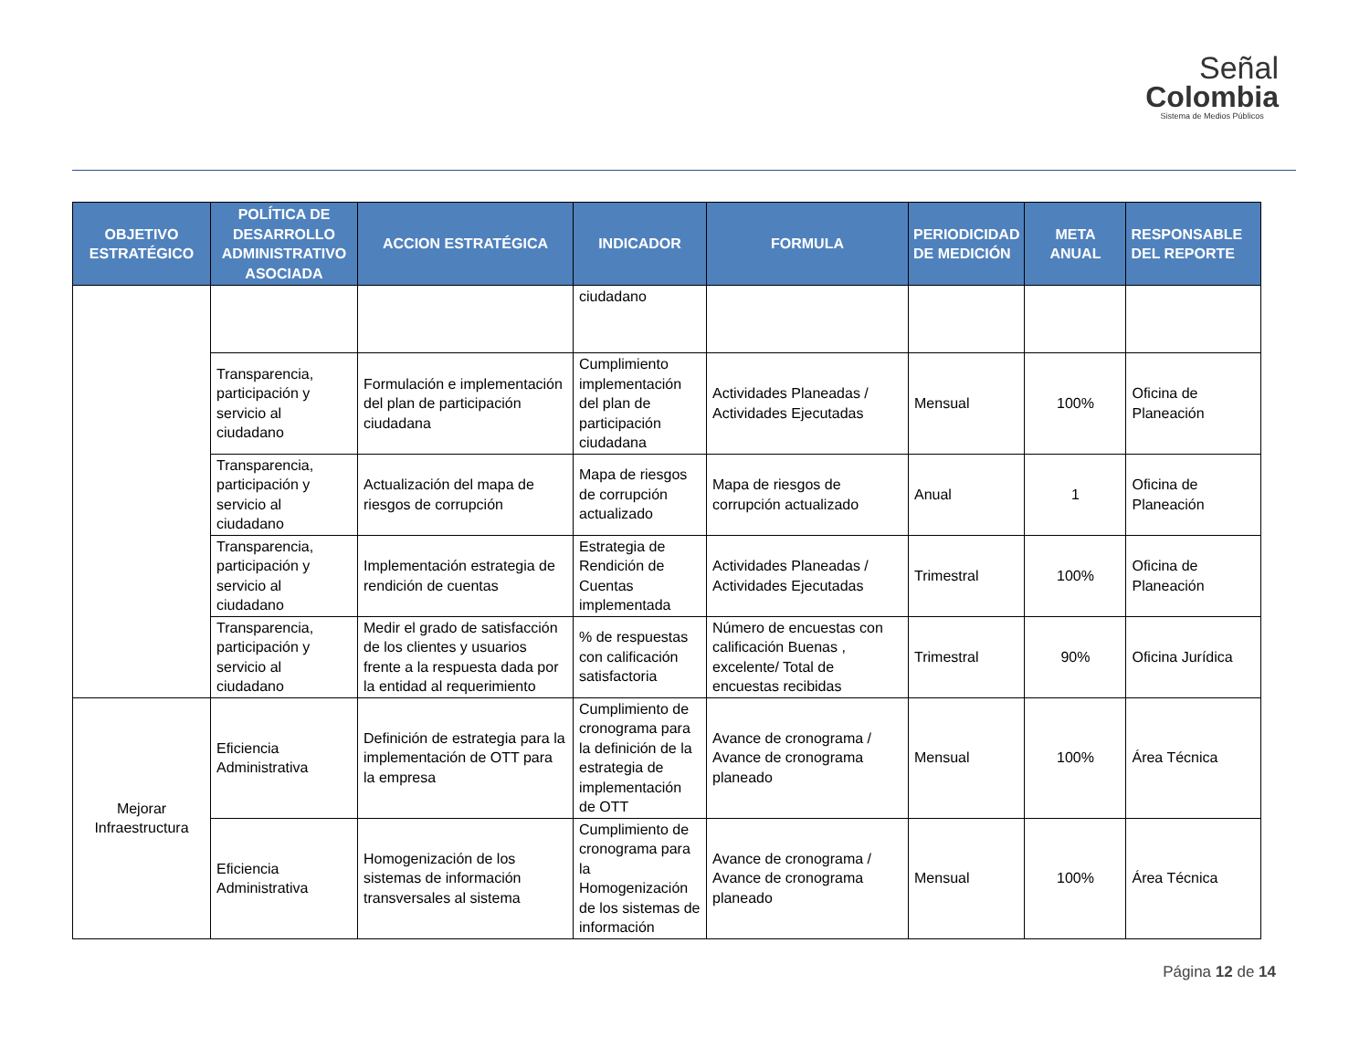Señal
Colombia
Sistema de Medios Públicos
| OBJETIVO ESTRATÉGICO | POLÍTICA DE DESARROLLO ADMINISTRATIVO ASOCIADA | ACCION ESTRATÉGICA | INDICADOR | FORMULA | PERIODICIDAD DE MEDICIÓN | META ANUAL | RESPONSABLE DEL REPORTE |
| --- | --- | --- | --- | --- | --- | --- | --- |
| | | | ciudadano | | | | |
| | Transparencia, participación y servicio al ciudadano | Formulación e implementación del plan de participación ciudadana | Cumplimiento implementación del plan de participación ciudadana | Actividades Planeadas / Actividades Ejecutadas | Mensual | 100% | Oficina de Planeación |
| | Transparencia, participación y servicio al ciudadano | Actualización del mapa de riesgos de corrupción | Mapa de riesgos de corrupción actualizado | Mapa de riesgos de corrupción actualizado | Anual | 1 | Oficina de Planeación |
| | Transparencia, participación y servicio al ciudadano | Implementación estrategia de rendición de cuentas | Estrategia de Rendición de Cuentas implementada | Actividades Planeadas / Actividades Ejecutadas | Trimestral | 100% | Oficina de Planeación |
| | Transparencia, participación y servicio al ciudadano | Medir el grado de satisfacción de los clientes y usuarios frente a la respuesta dada por la entidad al requerimiento | % de respuestas con calificación satisfactoria | Número de encuestas con calificación Buenas , excelente/ Total de encuestas recibidas | Trimestral | 90% | Oficina Jurídica |
| Mejorar Infraestructura | Eficiencia Administrativa | Definición de estrategia para la implementación de OTT para la empresa | Cumplimiento de cronograma para la definición de la estrategia de implementación de OTT | Avance de cronograma / Avance de cronograma planeado | Mensual | 100% | Área Técnica |
| | Eficiencia Administrativa | Homogenización de los sistemas de información transversales al sistema | Cumplimiento de cronograma para la Homogenización de los sistemas de información | Avance de cronograma / Avance de cronograma planeado | Mensual | 100% | Área Técnica |
Página 12 de 14